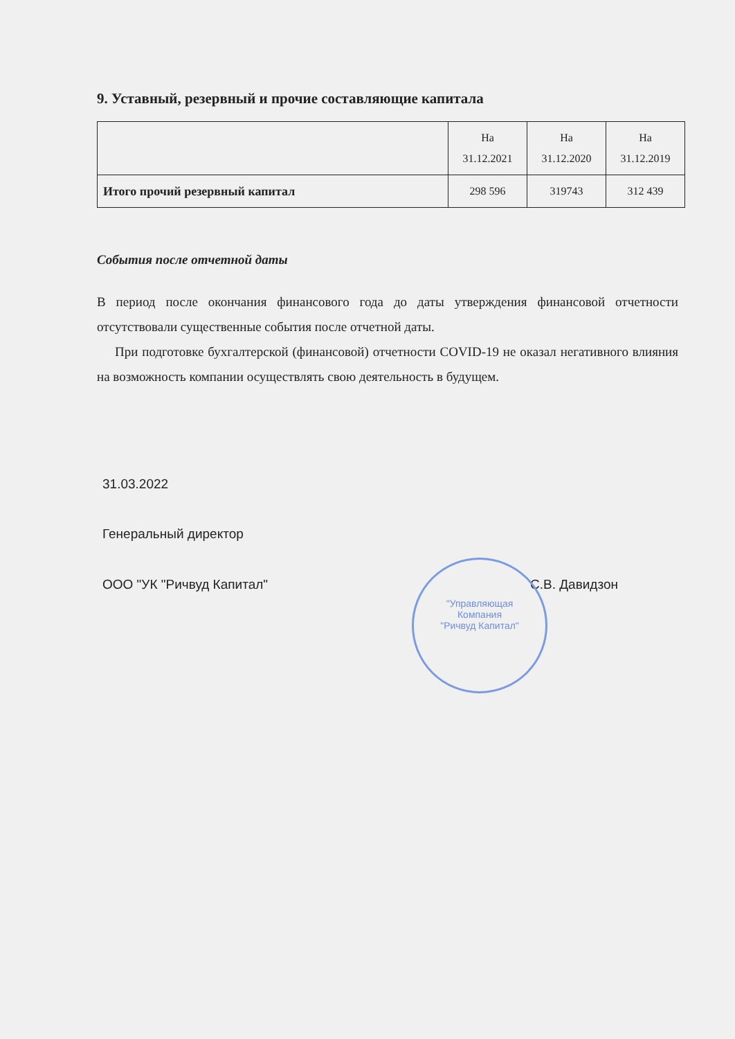9. Уставный, резервный и прочие составляющие капитала
| | На 31.12.2021 | На 31.12.2020 | На 31.12.2019 |
| Итого прочий резервный капитал | 298 596 | 319743 | 312 439 |
События после отчетной даты
В период после окончания финансового года до даты утверждения финансовой отчетности отсутствовали существенные события после отчетной даты.
При подготовке бухгалтерской (финансовой) отчетности COVID-19 не оказал негативного влияния на возможность компании осуществлять свою деятельность в будущем.
31.03.2022
Генеральный директор
ООО "УК "Ричвуд Капитал" С.В. Давидзон
"Управляющая
Компания
"Ричвуд Капитал"